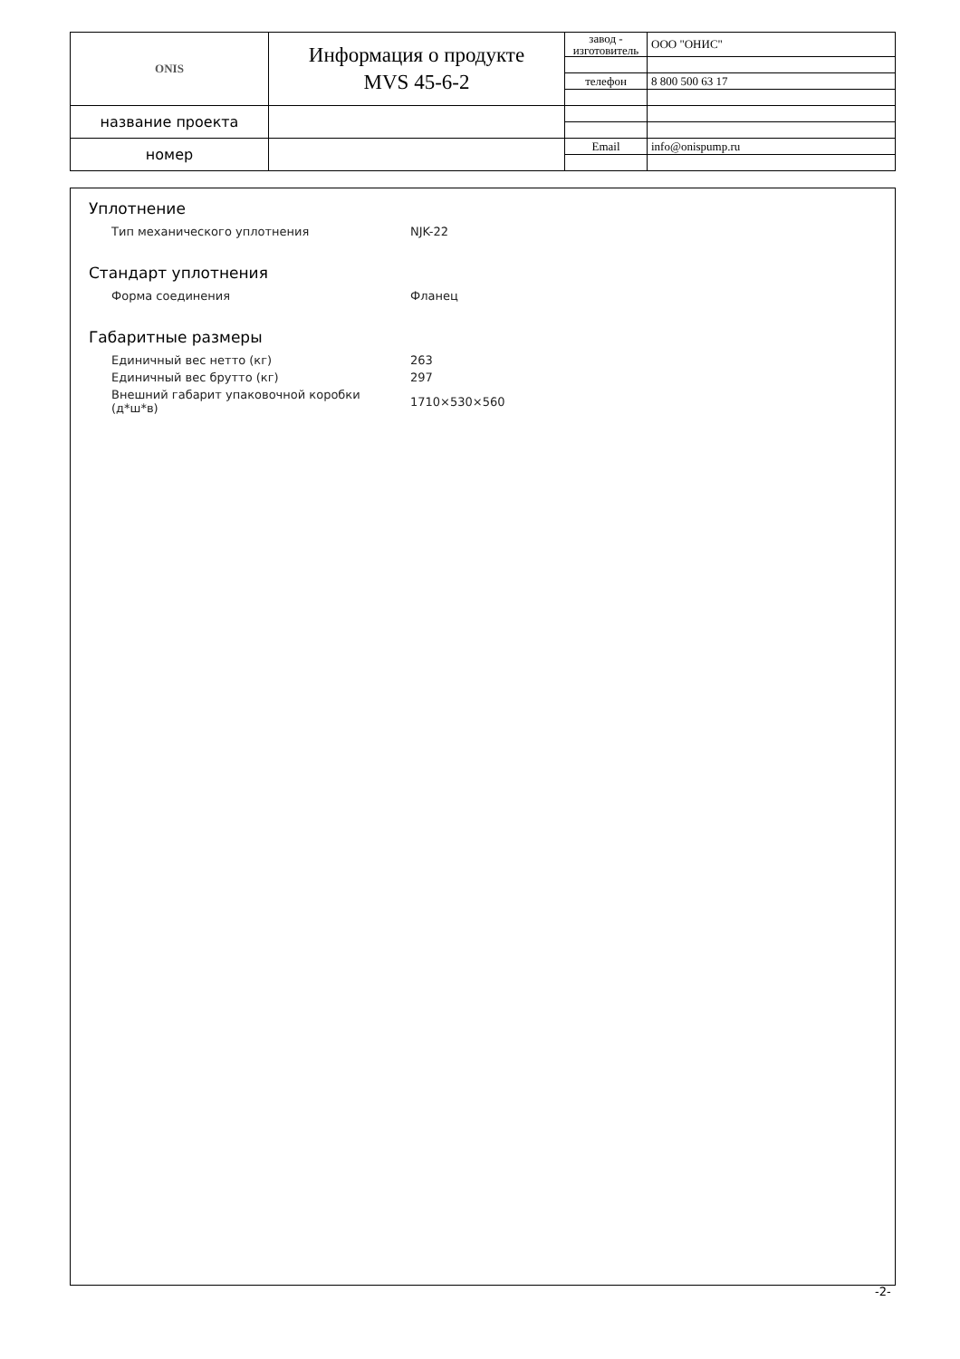| ONIS | Информация о продукте MVS 45-6-2 | завод - изготовитель | ООО "ОНИС" |
| | | телефон | 8 800 500 63 17 |
| название проекта | | | |
| номер | | Email | info@onispump.ru |
Уплотнение
| Тип механического уплотнения | NJK-22 |
Стандарт уплотнения
| Форма соединения | Фланец |
Габаритные размеры
| Единичный вес нетто (кг) | 263 |
| Единичный вес брутто (кг) | 297 |
| Внешний габарит упаковочной коробки (д*ш*в) | 1710×530×560 |
-2-